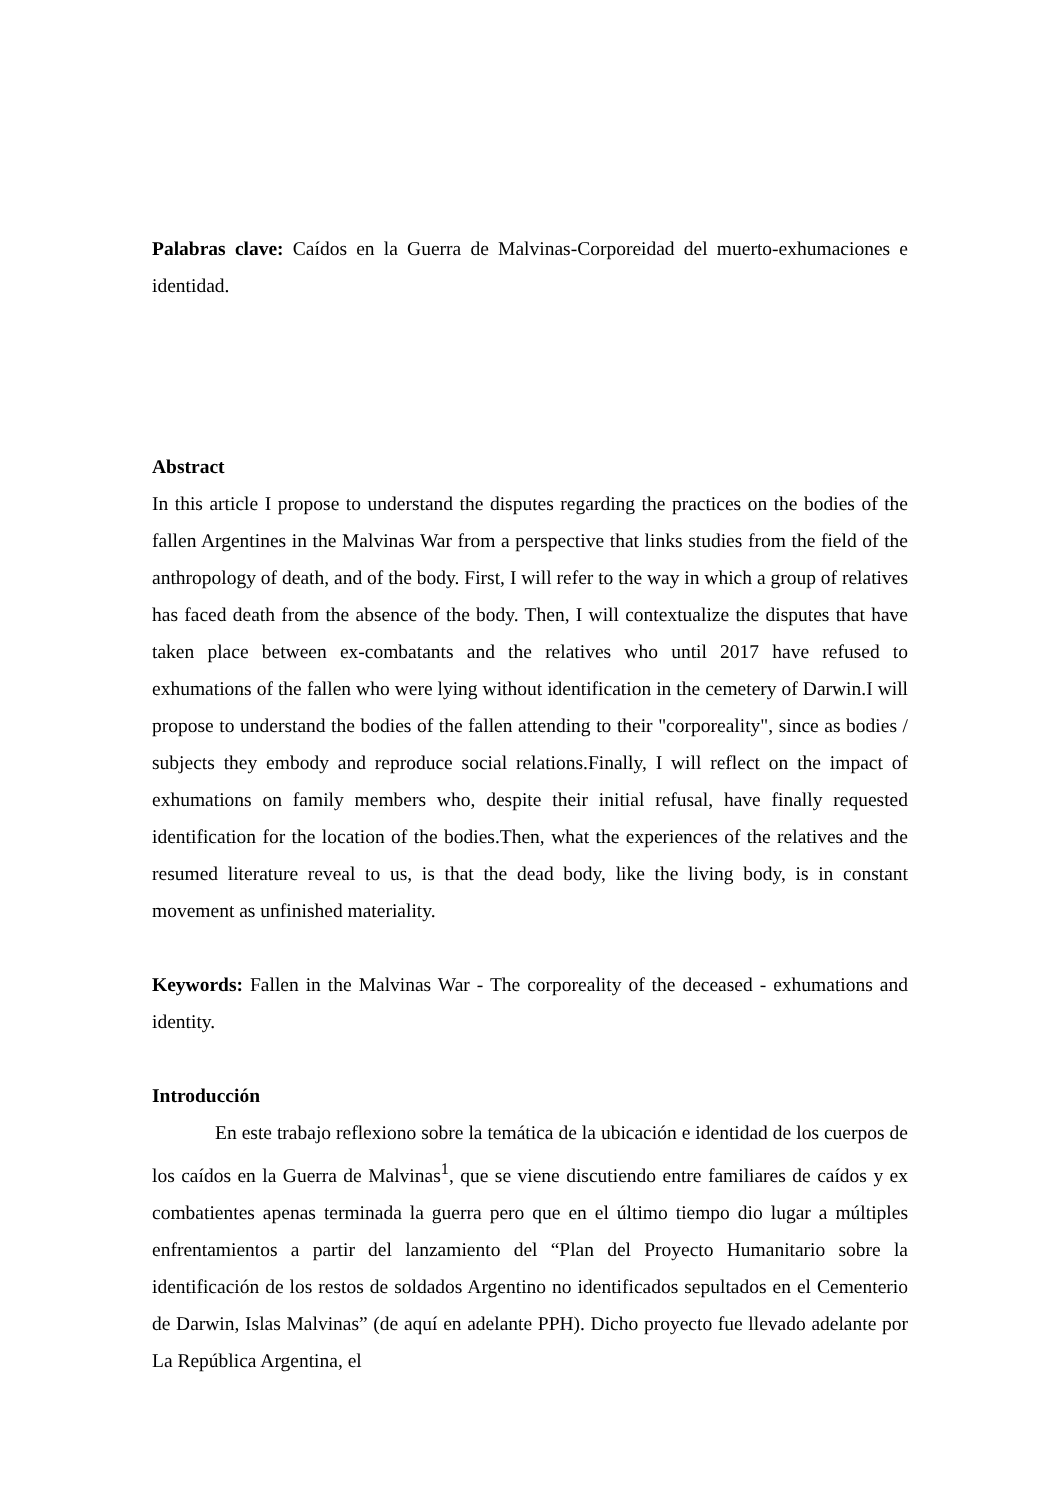Palabras clave: Caídos en la Guerra de Malvinas-Corporeidad del muerto-exhumaciones e identidad.
Abstract
In this article I propose to understand the disputes regarding the practices on the bodies of the fallen Argentines in the Malvinas War from a perspective that links studies from the field of the anthropology of death, and of the body. First, I will refer to the way in which a group of relatives has faced death from the absence of the body. Then, I will contextualize the disputes that have taken place between ex-combatants and the relatives who until 2017 have refused to exhumations of the fallen who were lying without identification in the cemetery of Darwin.I will propose to understand the bodies of the fallen attending to their "corporeality", since as bodies / subjects they embody and reproduce social relations.Finally, I will reflect on the impact of exhumations on family members who, despite their initial refusal, have finally requested identification for the location of the bodies.Then, what the experiences of the relatives and the resumed literature reveal to us, is that the dead body, like the living body, is in constant movement as unfinished materiality.
Keywords: Fallen in the Malvinas War - The corporeality of the deceased - exhumations and identity.
Introducción
En este trabajo reflexiono sobre la temática de la ubicación e identidad de los cuerpos de los caídos en la Guerra de Malvinas<sup>1</sup>, que se viene discutiendo entre familiares de caídos y ex combatientes apenas terminada la guerra pero que en el último tiempo dio lugar a múltiples enfrentamientos a partir del lanzamiento del “Plan del Proyecto Humanitario sobre la identificación de los restos de soldados Argentino no identificados sepultados en el Cementerio de Darwin, Islas Malvinas” (de aquí en adelante PPH). Dicho proyecto fue llevado adelante por La República Argentina, el